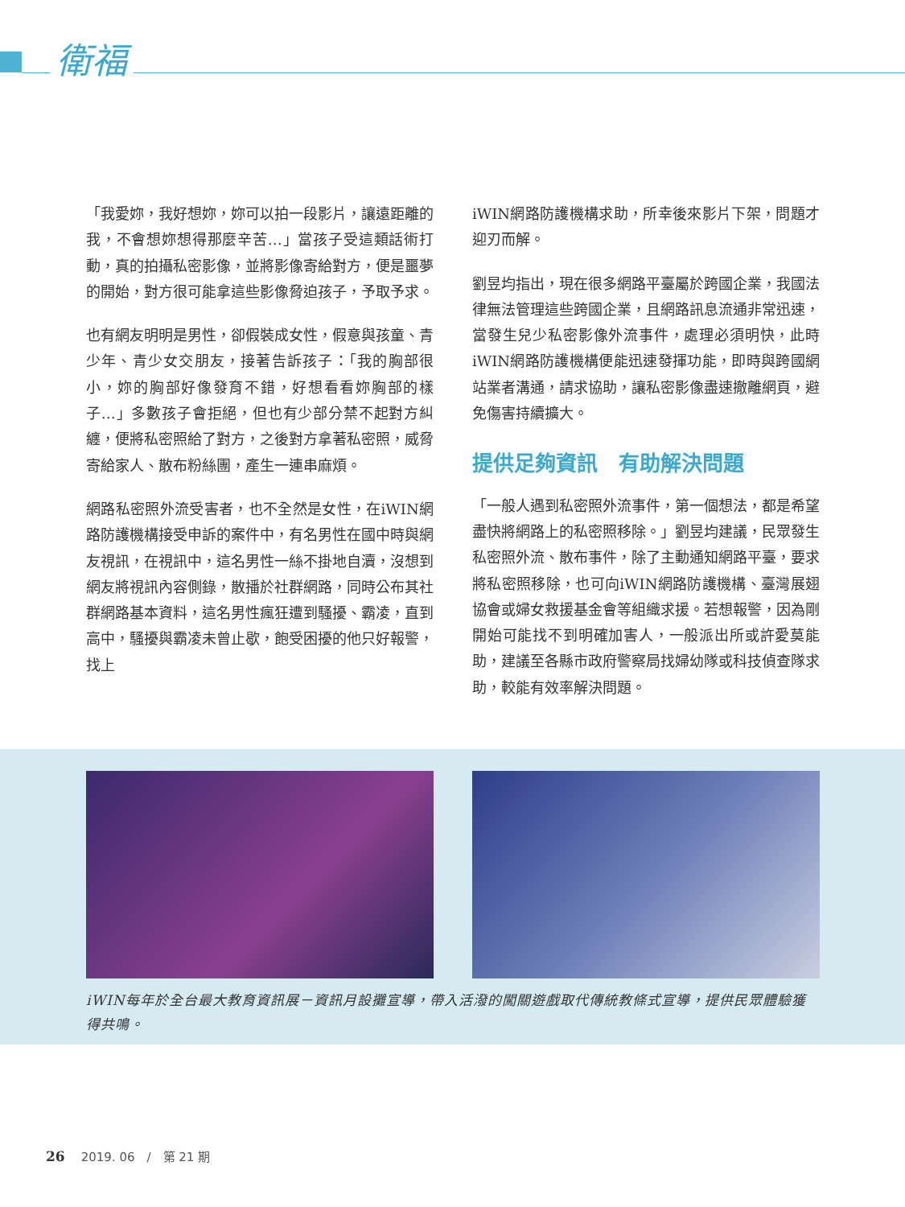衛福
「我愛妳，我好想妳，妳可以拍一段影片，讓遠距離的我，不會想妳想得那麼辛苦…」當孩子受這類話術打動，真的拍攝私密影像，並將影像寄給對方，便是噩夢的開始，對方很可能拿這些影像脅迫孩子，予取予求。
也有網友明明是男性，卻假裝成女性，假意與孩童、青少年、青少女交朋友，接著告訴孩子：「我的胸部很小，妳的胸部好像發育不錯，好想看看妳胸部的樣子…」多數孩子會拒絕，但也有少部分禁不起對方糾纏，便將私密照給了對方，之後對方拿著私密照，威脅寄給家人、散布粉絲團，產生一連串麻煩。
網路私密照外流受害者，也不全然是女性，在iWIN網路防護機構接受申訴的案件中，有名男性在國中時與網友視訊，在視訊中，這名男性一絲不掛地自瀆，沒想到網友將視訊內容側錄，散播於社群網路，同時公布其社群網路基本資料，這名男性瘋狂遭到騷擾、霸凌，直到高中，騷擾與霸凌未曾止歇，飽受困擾的他只好報警，找上
iWIN網路防護機構求助，所幸後來影片下架，問題才迎刃而解。
劉昱均指出，現在很多網路平臺屬於跨國企業，我國法律無法管理這些跨國企業，且網路訊息流通非常迅速，當發生兒少私密影像外流事件，處理必須明快，此時iWIN網路防護機構便能迅速發揮功能，即時與跨國網站業者溝通，請求協助，讓私密影像盡速撤離網頁，避免傷害持續擴大。
提供足夠資訊　有助解決問題
「一般人遇到私密照外流事件，第一個想法，都是希望盡快將網路上的私密照移除。」劉昱均建議，民眾發生私密照外流、散布事件，除了主動通知網路平臺，要求將私密照移除，也可向iWIN網路防護機構、臺灣展翅協會或婦女救援基金會等組織求援。若想報警，因為剛開始可能找不到明確加害人，一般派出所或許愛莫能助，建議至各縣市政府警察局找婦幼隊或科技偵查隊求助，較能有效率解決問題。
iWIN每年於全台最大教育資訊展－資訊月設攤宣導，帶入活潑的闖關遊戲取代傳統教條式宣導，提供民眾體驗獲得共鳴。
26 2019. 06　/　第 21 期